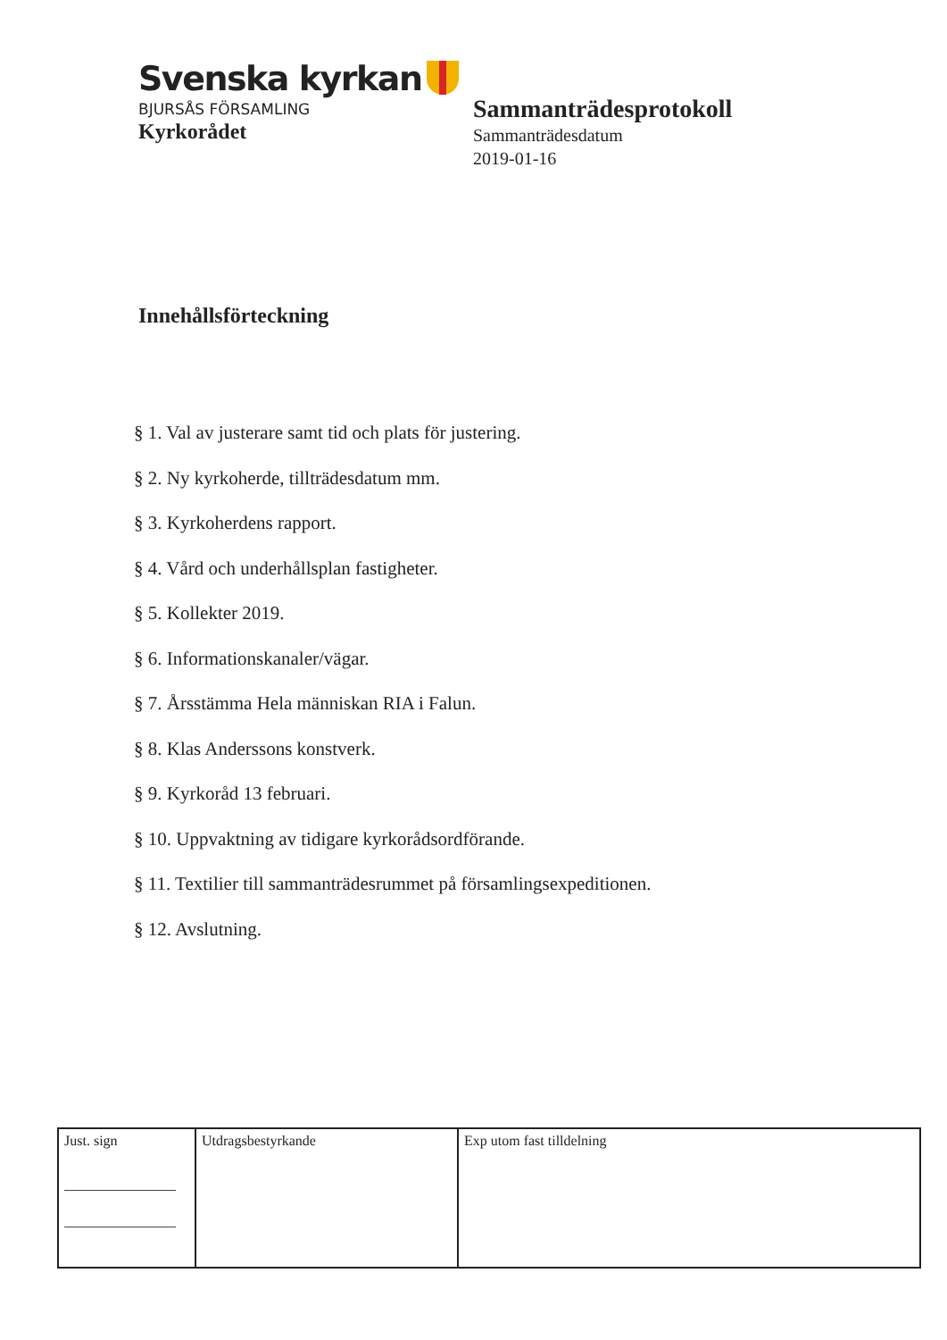Svenska kyrkan
BJURSÅS FÖRSAMLING
Kyrkorådet
Sammanträdesprotokoll
Sammanträdesdatum
2019-01-16
Innehållsförteckning
§ 1. Val av justerare samt tid och plats för justering.
§ 2. Ny kyrkoherde, tillträdesdatum mm.
§ 3. Kyrkoherdens rapport.
§ 4. Vård och underhållsplan fastigheter.
§ 5. Kollekter 2019.
§ 6. Informationskanaler/vägar.
§ 7. Årsstämma Hela människan RIA i Falun.
§ 8. Klas Anderssons konstverk.
§ 9. Kyrkoråd 13 februari.
§ 10. Uppvaktning av tidigare kyrkorådsordförande.
§ 11. Textilier till sammanträdesrummet på församlingsexpeditionen.
§ 12. Avslutning.
| Just. sign | Utdragsbestyrkande | Exp utom fast tilldelning |